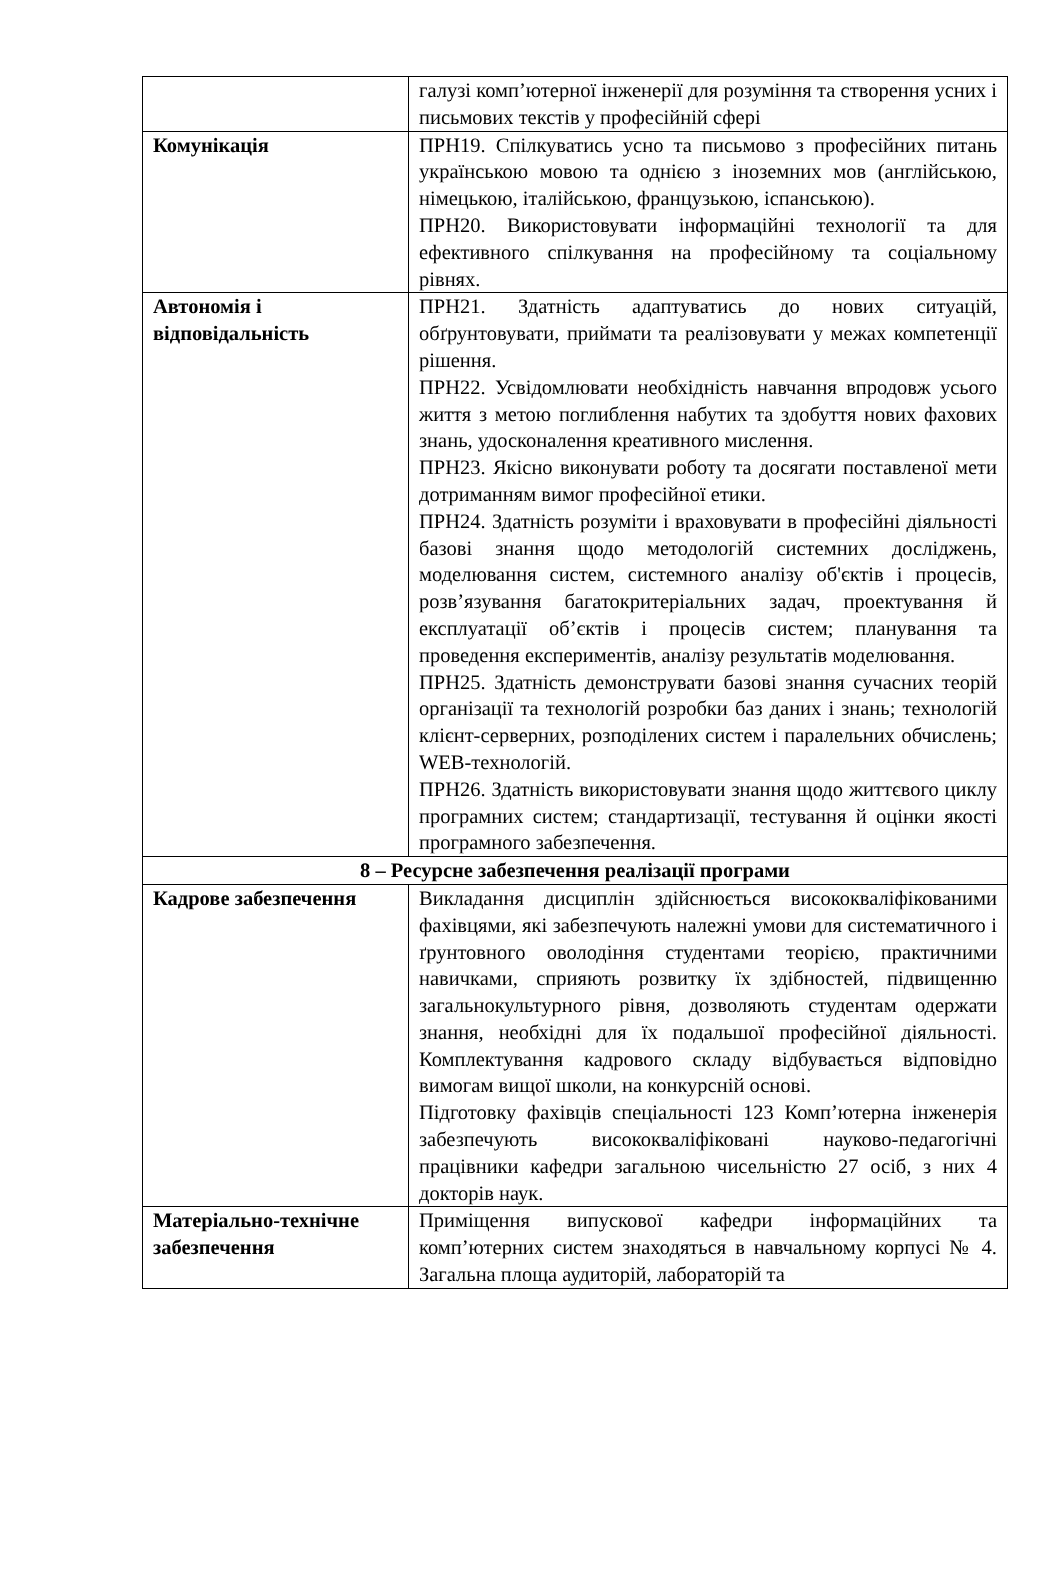| | галузі комп’ютерної інженерії для розуміння та створення усних і письмових текстів у професійній сфері |
| Комунікація | ПРН19. Спілкуватись усно та письмово з професійних питань українською мовою та однією з іноземних мов (англійською, німецькою, італійською, французькою, іспанською). ПРН20. Використовувати інформаційні технології та для ефективного спілкування на професійному та соціальному рівнях. |
| Автономія і відповідальність | ПРН21. Здатність адаптуватись до нових ситуацій, обґрунтовувати, приймати та реалізовувати у межах компетенції рішення. ПРН22. Усвідомлювати необхідність навчання впродовж усього життя з метою поглиблення набутих та здобуття нових фахових знань, удосконалення креативного мислення. ПРН23. Якісно виконувати роботу та досягати поставленої мети дотриманням вимог професійної етики. ПРН24. Здатність розуміти і враховувати в професійні діяльності базові знання щодо методологій системних досліджень, моделювання систем, системного аналізу об'єктів і процесів, розв’язування багатокритеріальних задач, проектування й експлуатації об’єктів і процесів систем; планування та проведення експериментів, аналізу результатів моделювання. ПРН25. Здатність демонструвати базові знання сучасних теорій організації та технологій розробки баз даних і знань; технологій клієнт-серверних, розподілених систем і паралельних обчислень; WEB-технологій. ПРН26. Здатність використовувати знання щодо життєвого циклу програмних систем; стандартизації, тестування й оцінки якості програмного забезпечення. |
| 8 – Ресурсне забезпечення реалізації програми | |
| Кадрове забезпечення | Викладання дисциплін здійснюється висококваліфікованими фахівцями, які забезпечують належні умови для систематичного і ґрунтовного оволодіння студентами теорією, практичними навичками, сприяють розвитку їх здібностей, підвищенню загальнокультурного рівня, дозволяють студентам одержати знання, необхідні для їх подальшої професійної діяльності. Комплектування кадрового складу відбувається відповідно вимогам вищої школи, на конкурсній основі. Підготовку фахівців спеціальності 123 Комп’ютерна інженерія забезпечують висококваліфіковані науково-педагогічні працівники кафедри загальною чисельністю 27 осіб, з них 4 докторів наук. |
| Матеріально-технічне забезпечення | Приміщення випускової кафедри інформаційних та комп’ютерних систем знаходяться в навчальному корпусі № 4. Загальна площа аудиторій, лабораторій та |